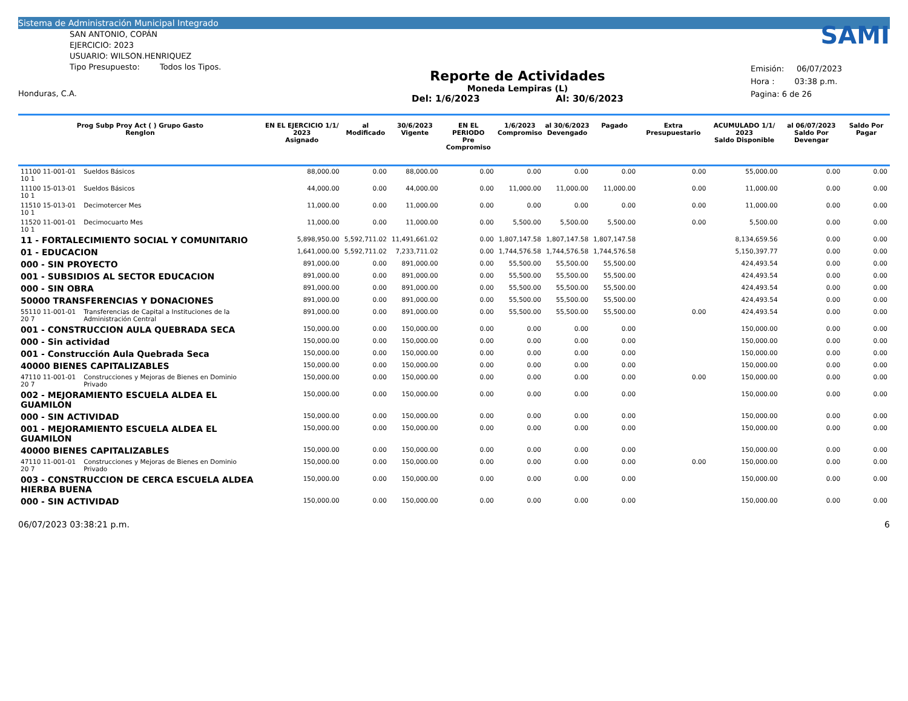Sistema de Administración Municipal Integrado
SAN ANTONIO, COPÁN
EJERCICIO: 2023
USUARIO: WILSON.HENRIQUEZ
Tipo Presupuesto: Todos los Tipos.
Honduras, C.A.
Reporte de Actividades
Moneda Lempiras (L)
Del: 1/6/2023 Al: 30/6/2023
SAMI
Emisión: 06/07/2023
Hora : 03:38 p.m.
Pagina: 6 de 26
| Prog Subp Proy Act ( ) Grupo Gasto Renglon | | EN EL EJERCICIO 1/1/ 2023 Asignado | al Modificado | 30/6/2023 Vigente | EN EL PERIODO Pre Compromiso | 1/6/2023 Compromiso | al 30/6/2023 Devengado | Pagado | Extra Presupuestario | ACUMULADO 1/1/ 2023 Saldo Disponible | al 06/07/2023 Saldo Por Devengar | Saldo Por Pagar |
| --- | --- | --- | --- | --- | --- | --- | --- | --- | --- | --- | --- | --- |
| 11100 11-001-01 10 1 | Sueldos Básicos | 88,000.00 | 0.00 | 88,000.00 | 0.00 | 0.00 | 0.00 | 0.00 | 0.00 | 55,000.00 | 0.00 | 0.00 |
| 11100 15-013-01 10 1 | Sueldos Básicos | 44,000.00 | 0.00 | 44,000.00 | 0.00 | 11,000.00 | 11,000.00 | 11,000.00 | 0.00 | 11,000.00 | 0.00 | 0.00 |
| 11510 15-013-01 10 1 | Decimotercer Mes | 11,000.00 | 0.00 | 11,000.00 | 0.00 | 0.00 | 0.00 | 0.00 | 0.00 | 11,000.00 | 0.00 | 0.00 |
| 11520 11-001-01 10 1 | Decimocuarto Mes | 11,000.00 | 0.00 | 11,000.00 | 0.00 | 5,500.00 | 5,500.00 | 5,500.00 | 0.00 | 5,500.00 | 0.00 | 0.00 |
| 11 - FORTALECIMIENTO SOCIAL Y COMUNITARIO | | 5,898,950.00 | 5,592,711.02 | 11,491,661.02 | 0.00 | 1,807,147.58 | 1,807,147.58 | 1,807,147.58 | | 8,134,659.56 | 0.00 | 0.00 |
| 01 - EDUCACION | | 1,641,000.00 | 5,592,711.02 | 7,233,711.02 | 0.00 | 1,744,576.58 | 1,744,576.58 | 1,744,576.58 | | 5,150,397.77 | 0.00 | 0.00 |
| 000 - SIN PROYECTO | | 891,000.00 | 0.00 | 891,000.00 | 0.00 | 55,500.00 | 55,500.00 | 55,500.00 | | 424,493.54 | 0.00 | 0.00 |
| 001 - SUBSIDIOS AL SECTOR EDUCACION | | 891,000.00 | 0.00 | 891,000.00 | 0.00 | 55,500.00 | 55,500.00 | 55,500.00 | | 424,493.54 | 0.00 | 0.00 |
| 000 - SIN OBRA | | 891,000.00 | 0.00 | 891,000.00 | 0.00 | 55,500.00 | 55,500.00 | 55,500.00 | | 424,493.54 | 0.00 | 0.00 |
| 50000 TRANSFERENCIAS Y DONACIONES | | 891,000.00 | 0.00 | 891,000.00 | 0.00 | 55,500.00 | 55,500.00 | 55,500.00 | | 424,493.54 | 0.00 | 0.00 |
| 55110 11-001-01 20 7 | Transferencias de Capital a Instituciones de la Administración Central | 891,000.00 | 0.00 | 891,000.00 | 0.00 | 55,500.00 | 55,500.00 | 55,500.00 | 0.00 | 424,493.54 | 0.00 | 0.00 |
| 001 - CONSTRUCCION AULA QUEBRADA SECA | | 150,000.00 | 0.00 | 150,000.00 | 0.00 | 0.00 | 0.00 | 0.00 | | 150,000.00 | 0.00 | 0.00 |
| 000 - Sin actividad | | 150,000.00 | 0.00 | 150,000.00 | 0.00 | 0.00 | 0.00 | 0.00 | | 150,000.00 | 0.00 | 0.00 |
| 001 - Construcción Aula Quebrada Seca | | 150,000.00 | 0.00 | 150,000.00 | 0.00 | 0.00 | 0.00 | 0.00 | | 150,000.00 | 0.00 | 0.00 |
| 40000 BIENES CAPITALIZABLES | | 150,000.00 | 0.00 | 150,000.00 | 0.00 | 0.00 | 0.00 | 0.00 | | 150,000.00 | 0.00 | 0.00 |
| 47110 11-001-01 20 7 | Construcciones y Mejoras de Bienes en Dominio Privado | 150,000.00 | 0.00 | 150,000.00 | 0.00 | 0.00 | 0.00 | 0.00 | 0.00 | 150,000.00 | 0.00 | 0.00 |
| 002 - MEJORAMIENTO ESCUELA ALDEA EL GUAMILON | | 150,000.00 | 0.00 | 150,000.00 | 0.00 | 0.00 | 0.00 | 0.00 | | 150,000.00 | 0.00 | 0.00 |
| 000 - SIN ACTIVIDAD | | 150,000.00 | 0.00 | 150,000.00 | 0.00 | 0.00 | 0.00 | 0.00 | | 150,000.00 | 0.00 | 0.00 |
| 001 - MEJORAMIENTO ESCUELA ALDEA EL GUAMILON | | 150,000.00 | 0.00 | 150,000.00 | 0.00 | 0.00 | 0.00 | 0.00 | | 150,000.00 | 0.00 | 0.00 |
| 40000 BIENES CAPITALIZABLES | | 150,000.00 | 0.00 | 150,000.00 | 0.00 | 0.00 | 0.00 | 0.00 | | 150,000.00 | 0.00 | 0.00 |
| 47110 11-001-01 20 7 | Construcciones y Mejoras de Bienes en Dominio Privado | 150,000.00 | 0.00 | 150,000.00 | 0.00 | 0.00 | 0.00 | 0.00 | 0.00 | 150,000.00 | 0.00 | 0.00 |
| 003 - CONSTRUCCION DE CERCA ESCUELA ALDEA HIERBA BUENA | | 150,000.00 | 0.00 | 150,000.00 | 0.00 | 0.00 | 0.00 | 0.00 | | 150,000.00 | 0.00 | 0.00 |
| 000 - SIN ACTIVIDAD | | 150,000.00 | 0.00 | 150,000.00 | 0.00 | 0.00 | 0.00 | 0.00 | | 150,000.00 | 0.00 | 0.00 |
06/07/2023 03:38:21 p.m. 6